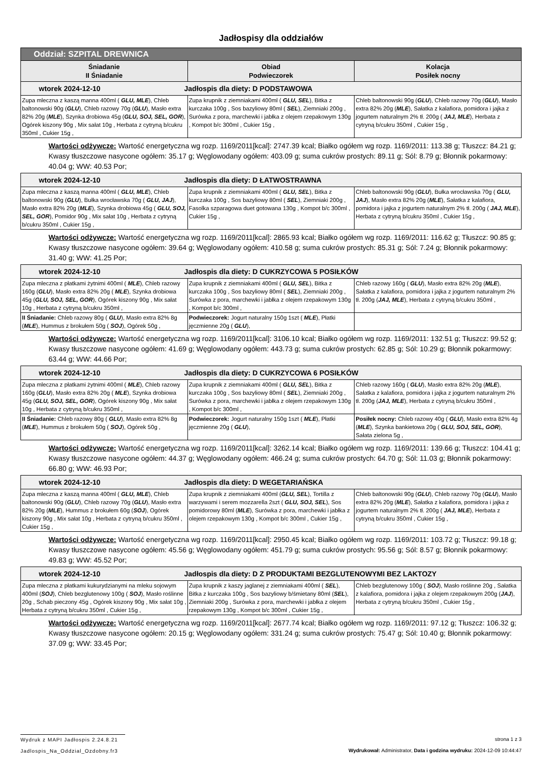Jadłospisy dla oddziałów
| Oddział: SZPITAL DREWNICA | | |
| --- | --- | --- |
| Śniadanie II Śniadanie | Obiad Podwieczorek | Kolacja Posiłek nocny |
| wtorek 2024-12-10 Jadłospis dla diety: D PODSTAWOWA | | |
| Zupa mleczna z kaszą manna 400ml ( GLU, MLE ), Chleb baltonowski 90g ( GLU ), Chleb razowy 70g ( GLU ), Masło extra 82% 20g ( MLE ), Szynka drobiowa 45g ( GLU, SOJ, SEL, GOR ), Ogórek kiszony 90g , Mix sałat 10g , Herbata z cytryną b/cukru 350ml , Cukier 15g , | Zupa krupnik z ziemniakami 400ml ( GLU, SEL ), Bitka z kurczaka 100g , Sos bazyliowy 80ml ( SEL ), Ziemniaki 200g , Surówka z pora, marchewki i jabłka z olejem rzepakowym 130g , Kompot b/c 300ml , Cukier 15g , | Chleb baltonowski 90g ( GLU ), Chleb razowy 70g ( GLU ), Masło extra 82% 20g ( MLE ), Sałatka z kalafiora, pomidora i jajka z jogurtem naturalnym 2% tł. 200g ( JAJ, MLE ), Herbata z cytryną b/cukru 350ml , Cukier 15g , |
Wartości odżywcze: Wartość energetyczna wg rozp. 1169/2011[kcal]: 2747.39 kcal; Białko ogółem wg rozp. 1169/2011: 113.38 g; Tłuszcz: 84.21 g; Kwasy tłuszczowe nasycone ogółem: 35.17 g; Węglowodany ogółem: 403.09 g; suma cukrów prostych: 89.11 g; Sól: 8.79 g; Błonnik pokarmowy: 40.04 g; WW: 40.53 Por;
| wtorek 2024-12-10 Jadłospis dla diety: D ŁATWOSTRAWNA | | |
| Zupa mleczna z kaszą manna 400ml ( GLU, MLE ), Chleb baltonowski 90g ( GLU ), Bułka wrocławska 70g ( GLU, JAJ ), Masło extra 82% 20g ( MLE ), Szynka drobiowa 45g ( GLU, SOJ, SEL, GOR ), Pomidor 90g , Mix sałat 10g , Herbata z cytryną b/cukru 350ml , Cukier 15g , | Zupa krupnik z ziemniakami 400ml ( GLU, SEL ), Bitka z kurczaka 100g , Sos bazyliowy 80ml ( SEL ), Ziemniaki 200g , Fasolka szparagowa duet gotowana 130g , Kompot b/c 300ml , Cukier 15g , | Chleb baltonowski 90g ( GLU ), Bułka wrocławska 70g ( GLU, JAJ ), Masło extra 82% 20g ( MLE ), Sałatka z kalafiora, pomidora i jajka z jogurtem naturalnym 2% tł. 200g ( JAJ, MLE ), Herbata z cytryną b/cukru 350ml , Cukier 15g , |
Wartości odżywcze: Wartość energetyczna wg rozp. 1169/2011[kcal]: 2865.93 kcal; Białko ogółem wg rozp. 1169/2011: 116.62 g; Tłuszcz: 90.85 g; Kwasy tłuszczowe nasycone ogółem: 39.64 g; Węglowodany ogółem: 410.58 g; suma cukrów prostych: 85.31 g; Sól: 7.24 g; Błonnik pokarmowy: 31.40 g; WW: 41.25 Por;
| wtorek 2024-12-10 Jadłospis dla diety: D CUKRZYCOWA 5 POSIŁKÓW | | |
| Zupa mleczna z płatkami żytnimi 400ml ( MLE ), Chleb razowy 160g ( GLU ), Masło extra 82% 20g ( MLE ), Szynka drobiowa 45g ( GLU, SOJ, SEL, GOR ), Ogórek kiszony 90g , Mix sałat 10g , Herbata z cytryną b/cukru 350ml , | Zupa krupnik z ziemniakami 400ml ( GLU, SEL ), Bitka z kurczaka 100g , Sos bazyliowy 80ml ( SEL ), Ziemniaki 200g , Surówka z pora, marchewki i jabłka z olejem rzepakowym 130g , Kompot b/c 300ml , | Chleb razowy 160g ( GLU ), Masło extra 82% 20g ( MLE ), Sałatka z kalafiora, pomidora i jajka z jogurtem naturalnym 2% tł. 200g ( JAJ, MLE ), Herbata z cytryną b/cukru 350ml , |
| II Śniadanie: Chleb razowy 80g ( GLU ), Masło extra 82% 8g ( MLE ), Hummus z brokułem 50g ( SOJ ), Ogórek 50g , | Podwieczorek: Jogurt naturalny 150g 1szt ( MLE ), Płatki jęczmienne 20g ( GLU ), | |
Wartości odżywcze: Wartość energetyczna wg rozp. 1169/2011[kcal]: 3106.10 kcal; Białko ogółem wg rozp. 1169/2011: 132.51 g; Tłuszcz: 99.52 g; Kwasy tłuszczowe nasycone ogółem: 41.69 g; Węglowodany ogółem: 443.73 g; suma cukrów prostych: 62.85 g; Sól: 10.29 g; Błonnik pokarmowy: 63.44 g; WW: 44.66 Por;
| wtorek 2024-12-10 Jadłospis dla diety: D CUKRZYCOWA 6 POSIŁKÓW | | |
| Zupa mleczna z płatkami żytnimi 400ml ( MLE ), Chleb razowy 160g ( GLU ), Masło extra 82% 20g ( MLE ), Szynka drobiowa 45g ( GLU, SOJ, SEL, GOR ), Ogórek kiszony 90g , Mix sałat 10g , Herbata z cytryną b/cukru 350ml , | Zupa krupnik z ziemniakami 400ml ( GLU, SEL ), Bitka z kurczaka 100g , Sos bazyliowy 80ml ( SEL ), Ziemniaki 200g , Surówka z pora, marchewki i jabłka z olejem rzepakowym 130g , Kompot b/c 300ml , | Chleb razowy 160g ( GLU ), Masło extra 82% 20g ( MLE ), Sałatka z kalafiora, pomidora i jajka z jogurtem naturalnym 2% tł. 200g ( JAJ, MLE ), Herbata z cytryną b/cukru 350ml , |
| II Śniadanie: Chleb razowy 80g ( GLU ), Masło extra 82% 8g ( MLE ), Hummus z brokułem 50g ( SOJ ), Ogórek 50g , | Podwieczorek: Jogurt naturalny 150g 1szt ( MLE ), Płatki jęczmienne 20g ( GLU ), | Posiłek nocny: Chleb razowy 40g ( GLU ), Masło extra 82% 4g ( MLE ), Szynka bankietowa 20g ( GLU, SOJ, SEL, GOR ), Sałata zielona 5g , |
Wartości odżywcze: Wartość energetyczna wg rozp. 1169/2011[kcal]: 3262.14 kcal; Białko ogółem wg rozp. 1169/2011: 139.66 g; Tłuszcz: 104.41 g; Kwasy tłuszczowe nasycone ogółem: 44.37 g; Węglowodany ogółem: 466.24 g; suma cukrów prostych: 64.70 g; Sól: 11.03 g; Błonnik pokarmowy: 66.80 g; WW: 46.93 Por;
| wtorek 2024-12-10 Jadłospis dla diety: D WEGETARIAŃSKA | | |
| Zupa mleczna z kaszą manna 400ml ( GLU, MLE ), Chleb baltonowski 90g ( GLU ), Chleb razowy 70g ( GLU ), Masło extra 82% 20g ( MLE ), Hummus z brokułem 60g ( SOJ ), Ogórek kiszony 90g , Mix sałat 10g , Herbata z cytryną b/cukru 350ml , Cukier 15g , | Zupa krupnik z ziemniakami 400ml ( GLU, SEL ), Tortilla z warzywami i serem mozzarella 2szt ( GLU, SOJ, SEL ), Sos pomidorowy 80ml ( MLE ), Surówka z pora, marchewki i jabłka z olejem rzepakowym 130g , Kompot b/c 300ml , Cukier 15g , | Chleb baltonowski 90g ( GLU ), Chleb razowy 70g ( GLU ), Masło extra 82% 20g ( MLE ), Sałatka z kalafiora, pomidora i jajka z jogurtem naturalnym 2% tł. 200g ( JAJ, MLE ), Herbata z cytryną b/cukru 350ml , Cukier 15g , |
Wartości odżywcze: Wartość energetyczna wg rozp. 1169/2011[kcal]: 2950.45 kcal; Białko ogółem wg rozp. 1169/2011: 103.72 g; Tłuszcz: 99.18 g; Kwasy tłuszczowe nasycone ogółem: 45.56 g; Węglowodany ogółem: 451.79 g; suma cukrów prostych: 95.56 g; Sól: 8.57 g; Błonnik pokarmowy: 49.83 g; WW: 45.52 Por;
| wtorek 2024-12-10 Jadłospis dla diety: D Z PRODUKTAMI BEZGLUTENOWYMI BEZ LAKTOZY | | |
| Zupa mleczna z płatkami kukurydzianymi na mleku sojowym 400ml ( SOJ ), Chleb bezglutenowy 100g ( SOJ ), Masło roślinne 20g , Schab pieczony 45g , Ogórek kiszony 90g , Mix sałat 10g , Herbata z cytryną b/cukru 350ml , Cukier 15g , | Zupa krupnik z kaszy jaglanej z ziemniakami 400ml ( SEL ), Bitka z kurczaka 100g , Sos bazyliowy b/śmietany 80ml ( SEL ), Ziemniaki 200g , Surówka z pora, marchewki i jabłka z olejem rzepakowym 130g , Kompot b/c 300ml , Cukier 15g , | Chleb bezglutenowy 100g ( SOJ ), Masło roślinne 20g , Sałatka z kalafiora, pomidora i jajka z olejem rzepakowym 200g ( JAJ ), Herbata z cytryną b/cukru 350ml , Cukier 15g , |
Wartości odżywcze: Wartość energetyczna wg rozp. 1169/2011[kcal]: 2677.74 kcal; Białko ogółem wg rozp. 1169/2011: 97.12 g; Tłuszcz: 106.32 g; Kwasy tłuszczowe nasycone ogółem: 20.15 g; Węglowodany ogółem: 331.24 g; suma cukrów prostych: 75.47 g; Sól: 10.40 g; Błonnik pokarmowy: 37.09 g; WW: 33.45 Por;
Wydruk z MAPI Jadłospis 2.24.8.21
Jadlospis_Na_Oddzial_Ozdobny.fr3
strona 1 z 3
Wydrukował: Administrator, Data i godzina wydruku: 2024-12-09 10:44:47